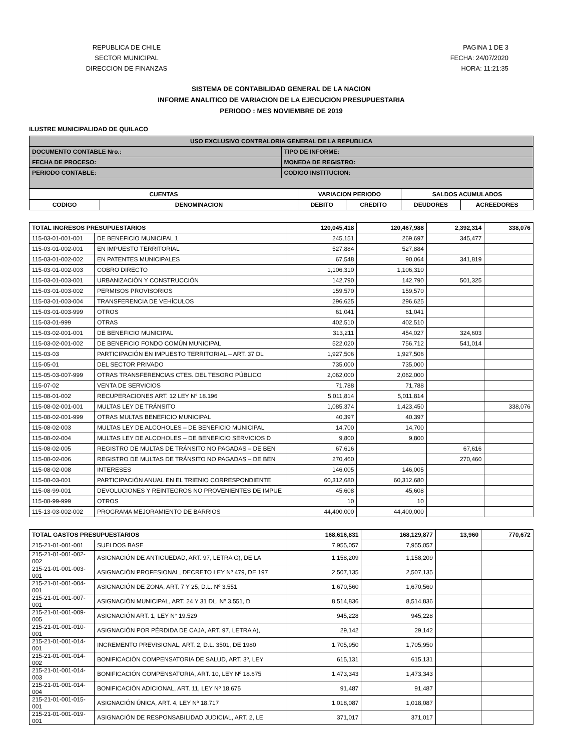REPUBLICA DE CHILE
SECTOR MUNICIPAL
DIRECCION DE FINANZAS
PAGINA 1 DE 3
FECHA: 24/07/2020
HORA: 11:21:35
SISTEMA DE CONTABILIDAD GENERAL DE LA NACION
INFORME ANALITICO DE VARIACION DE LA EJECUCION PRESUPUESTARIA
PERIODO : MES NOVIEMBRE DE 2019
ILUSTRE MUNICIPALIDAD DE QUILACO
| USO EXCLUSIVO CONTRALORIA GENERAL DE LA REPUBLICA | |
| --- | --- |
| DOCUMENTO CONTABLE Nro.: | TIPO DE INFORME: |
| FECHA DE PROCESO: | MONEDA DE REGISTRO: |
| PERIODO CONTABLE: | CODIGO INSTITUCION: |
| CUENTAS | | VARIACION PERIODO | | SALDOS ACUMULADOS | |
| --- | --- | --- | --- | --- | --- |
| CODIGO | DENOMINACION | DEBITO | CREDITO | DEUDORES | ACREEDORES |
| TOTAL INGRESOS PRESUPUESTARIOS | | 120,045,418 | 120,467,988 | 2,392,314 | 338,076 |
| 115-03-01-001-001 | DE BENEFICIO MUNICIPAL 1 | 245,151 | 269,697 | 345,477 | |
| 115-03-01-002-001 | EN IMPUESTO TERRITORIAL | 527,884 | 527,884 | | |
| 115-03-01-002-002 | EN PATENTES MUNICIPALES | 67,548 | 90,064 | 341,819 | |
| 115-03-01-002-003 | COBRO DIRECTO | 1,106,310 | 1,106,310 | | |
| 115-03-01-003-001 | URBANIZACIÓN Y CONSTRUCCIÓN | 142,790 | 142,790 | 501,325 | |
| 115-03-01-003-002 | PERMISOS PROVISORIOS | 159,570 | 159,570 | | |
| 115-03-01-003-004 | TRANSFERENCIA DE VEHÍCULOS | 296,625 | 296,625 | | |
| 115-03-01-003-999 | OTROS | 61,041 | 61,041 | | |
| 115-03-01-999 | OTRAS | 402,510 | 402,510 | | |
| 115-03-02-001-001 | DE BENEFICIO MUNICIPAL | 313,211 | 454,027 | 324,603 | |
| 115-03-02-001-002 | DE BENEFICIO FONDO COMÚN MUNICIPAL | 522,020 | 756,712 | 541,014 | |
| 115-03-03 | PARTICIPACIÓN EN IMPUESTO TERRITORIAL – ART. 37 DL | 1,927,506 | 1,927,506 | | |
| 115-05-01 | DEL SECTOR PRIVADO | 735,000 | 735,000 | | |
| 115-05-03-007-999 | OTRAS TRANSFERENCIAS CTES. DEL TESORO PÚBLICO | 2,062,000 | 2,062,000 | | |
| 115-07-02 | VENTA DE SERVICIOS | 71,788 | 71,788 | | |
| 115-08-01-002 | RECUPERACIONES ART. 12 LEY N° 18.196 | 5,011,814 | 5,011,814 | | |
| 115-08-02-001-001 | MULTAS LEY DE TRÁNSITO | 1,085,374 | 1,423,450 | | 338,076 |
| 115-08-02-001-999 | OTRAS MULTAS BENEFICIO MUNICIPAL | 40,397 | 40,397 | | |
| 115-08-02-003 | MULTAS LEY DE ALCOHOLES – DE BENEFICIO MUNICIPAL | 14,700 | 14,700 | | |
| 115-08-02-004 | MULTAS LEY DE ALCOHOLES – DE BENEFICIO SERVICIOS D | 9,800 | 9,800 | | |
| 115-08-02-005 | REGISTRO DE MULTAS DE TRÁNSITO NO PAGADAS – DE BEN | 67,616 | | 67,616 | |
| 115-08-02-006 | REGISTRO DE MULTAS DE TRÁNSITO NO PAGADAS – DE BEN | 270,460 | | 270,460 | |
| 115-08-02-008 | INTERESES | 146,005 | 146,005 | | |
| 115-08-03-001 | PARTICIPACIÓN ANUAL EN EL TRIENIO CORRESPONDIENTE | 60,312,680 | 60,312,680 | | |
| 115-08-99-001 | DEVOLUCIONES Y REINTEGROS NO PROVENIENTES DE IMPUE | 45,608 | 45,608 | | |
| 115-08-99-999 | OTROS | 10 | 10 | | |
| 115-13-03-002-002 | PROGRAMA MEJORAMIENTO DE BARRIOS | 44,400,000 | 44,400,000 | | |
| TOTAL GASTOS PRESUPUESTARIOS | | 168,616,831 | 168,129,877 | 13,960 | 770,672 |
| 215-21-01-001-001 | SUELDOS BASE | 7,955,057 | 7,955,057 | | |
| 215-21-01-001-002-002 | ASIGNACIÓN DE ANTIGÜEDAD, ART. 97, LETRA G), DE LA | 1,158,209 | 1,158,209 | | |
| 215-21-01-001-003-001 | ASIGNACIÓN PROFESIONAL, DECRETO LEY Nº 479, DE 197 | 2,507,135 | 2,507,135 | | |
| 215-21-01-001-004-001 | ASIGNACIÓN DE ZONA, ART. 7 Y 25, D.L. Nº 3.551 | 1,670,560 | 1,670,560 | | |
| 215-21-01-001-007-001 | ASIGNACIÓN MUNICIPAL, ART. 24 Y 31 DL. Nº 3.551, D | 8,514,836 | 8,514,836 | | |
| 215-21-01-001-009-005 | ASIGNACIÓN ART. 1, LEY N° 19.529 | 945,228 | 945,228 | | |
| 215-21-01-001-010-001 | ASIGNACIÓN POR PÉRDIDA DE CAJA, ART. 97, LETRA A), | 29,142 | 29,142 | | |
| 215-21-01-001-014-001 | INCREMENTO PREVISIONAL, ART. 2, D.L. 3501, DE 1980 | 1,705,950 | 1,705,950 | | |
| 215-21-01-001-014-002 | BONIFICACIÓN COMPENSATORIA DE SALUD, ART. 3º, LEY | 615,131 | 615,131 | | |
| 215-21-01-001-014-003 | BONIFICACIÓN COMPENSATORIA, ART. 10, LEY Nº 18.675 | 1,473,343 | 1,473,343 | | |
| 215-21-01-001-014-004 | BONIFICACIÓN ADICIONAL, ART. 11, LEY Nº 18.675 | 91,487 | 91,487 | | |
| 215-21-01-001-015-001 | ASIGNACIÓN ÚNICA, ART. 4, LEY Nº 18.717 | 1,018,087 | 1,018,087 | | |
| 215-21-01-001-019-001 | ASIGNACIÓN DE RESPONSABILIDAD JUDICIAL, ART. 2, LE | 371,017 | 371,017 | | |